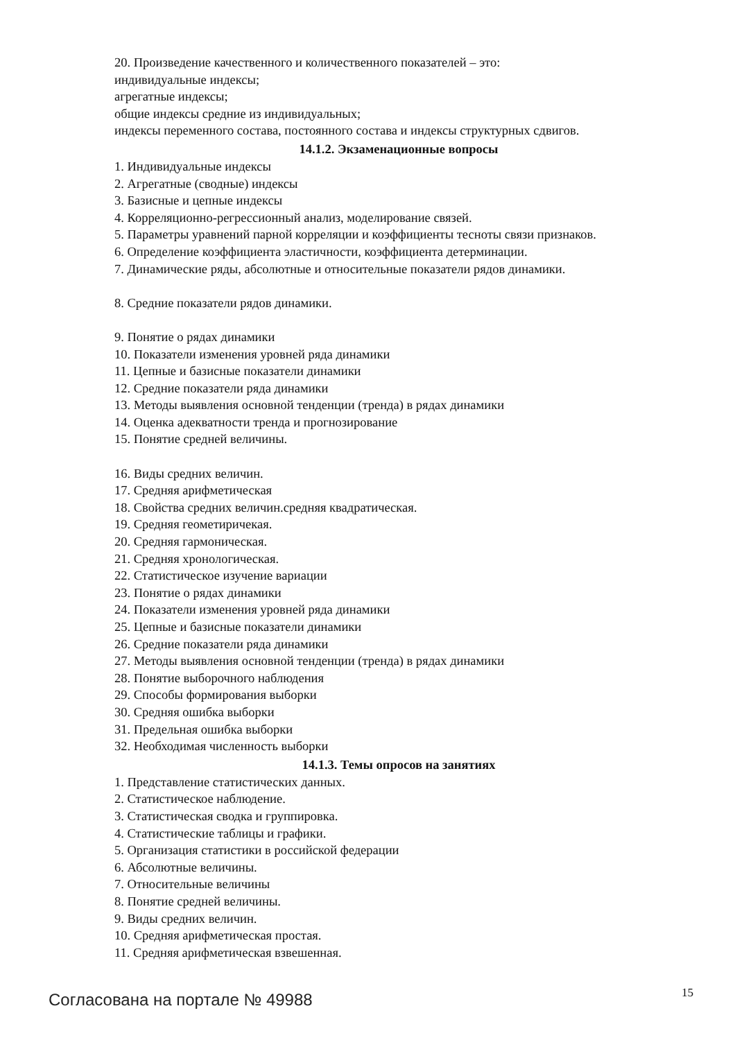20. Произведение качественного и количественного показателей – это:
индивидуальные индексы;
агрегатные индексы;
общие индексы средние из индивидуальных;
индексы переменного состава, постоянного состава и индексы структурных сдвигов.
14.1.2. Экзаменационные вопросы
1. Индивидуальные индексы
2. Агрегатные (сводные) индексы
3. Базисные и цепные индексы
4. Корреляционно-регрессионный анализ, моделирование связей.
5. Параметры уравнений парной корреляции и коэффициенты тесноты связи признаков.
6. Определение коэффициента эластичности, коэффициента детерминации.
7. Динамические ряды, абсолютные и относительные показатели рядов динамики.
8. Средние показатели рядов динамики.
9. Понятие о рядах динамики
10. Показатели изменения уровней ряда динамики
11. Цепные и базисные показатели динамики
12. Средние показатели ряда динамики
13. Методы выявления основной тенденции (тренда) в рядах динамики
14. Оценка адекватности тренда и прогнозирование
15. Понятие средней величины.
16. Виды средних величин.
17. Средняя арифметическая
18. Свойства средних величин.средняя квадратическая.
19. Средняя геометиричекая.
20. Средняя гармоническая.
21. Средняя хронологическая.
22. Статистическое изучение вариации
23. Понятие о рядах динамики
24. Показатели изменения уровней ряда динамики
25. Цепные и базисные показатели динамики
26. Средние показатели ряда динамики
27. Методы выявления основной тенденции (тренда) в рядах динамики
28. Понятие выборочного наблюдения
29. Способы формирования выборки
30. Средняя ошибка выборки
31. Предельная ошибка выборки
32. Необходимая численность выборки
14.1.3. Темы опросов на занятиях
1. Представление статистических данных.
2. Статистическое наблюдение.
3. Статистическая сводка и группировка.
4. Статистические таблицы и графики.
5. Организация статистики в российской федерации
6. Абсолютные величины.
7. Относительные величины
8. Понятие средней величины.
9. Виды средних величин.
10. Средняя арифметическая простая.
11. Средняя арифметическая взвешенная.
Согласована на портале № 49988 15